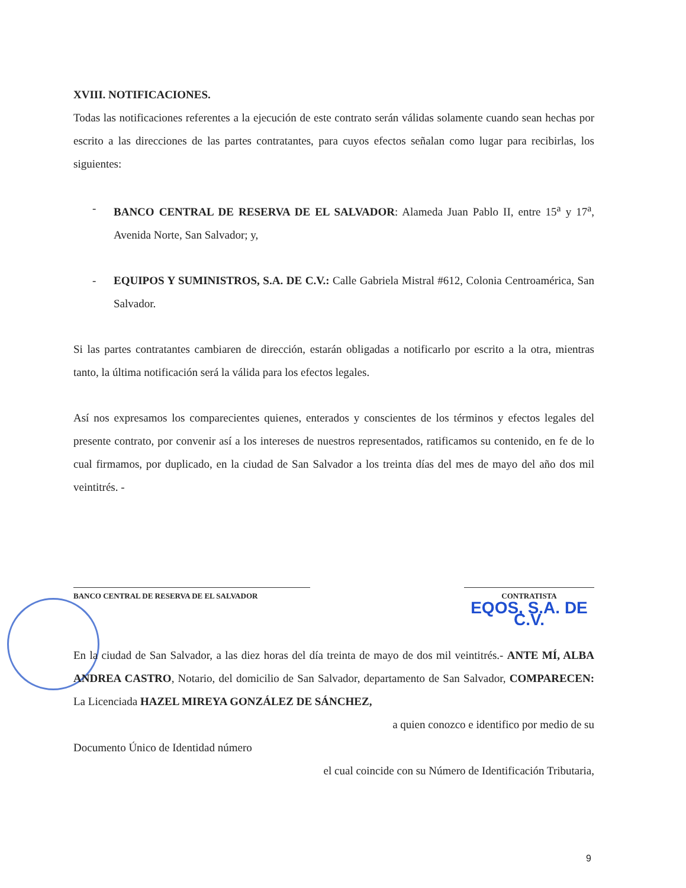XVIII. NOTIFICACIONES.
Todas las notificaciones referentes a la ejecución de este contrato serán válidas solamente cuando sean hechas por escrito a las direcciones de las partes contratantes, para cuyos efectos señalan como lugar para recibirlas, los siguientes:
- BANCO CENTRAL DE RESERVA DE EL SALVADOR: Alameda Juan Pablo II, entre 15<sup>a</sup> y 17<sup>a</sup>, Avenida Norte, San Salvador; y,
- EQUIPOS Y SUMINISTROS, S.A. DE C.V.: Calle Gabriela Mistral #612, Colonia Centroamérica, San Salvador.
Si las partes contratantes cambiaren de dirección, estarán obligadas a notificarlo por escrito a la otra, mientras tanto, la última notificación será la válida para los efectos legales.
Así nos expresamos los comparecientes quienes, enterados y conscientes de los términos y efectos legales del presente contrato, por convenir así a los intereses de nuestros representados, ratificamos su contenido, en fe de lo cual firmamos, por duplicado, en la ciudad de San Salvador a los treinta días del mes de mayo del año dos mil veintitrés. -
BANCO CENTRAL DE RESERVA DE EL SALVADOR CONTRATISTA
EQOS, S.A. DE C.V.
En la ciudad de San Salvador, a las diez horas del día treinta de mayo de dos mil veintitrés.- ANTE MÍ, ALBA ANDREA CASTRO, Notario, del domicilio de San Salvador, departamento de San Salvador, COMPARECEN: La Licenciada HAZEL MIREYA GONZÁLEZ DE SÁNCHEZ,
a quien conozco e identifico por medio de su
Documento Único de Identidad número
el cual coincide con su Número de Identificación Tributaria,
9